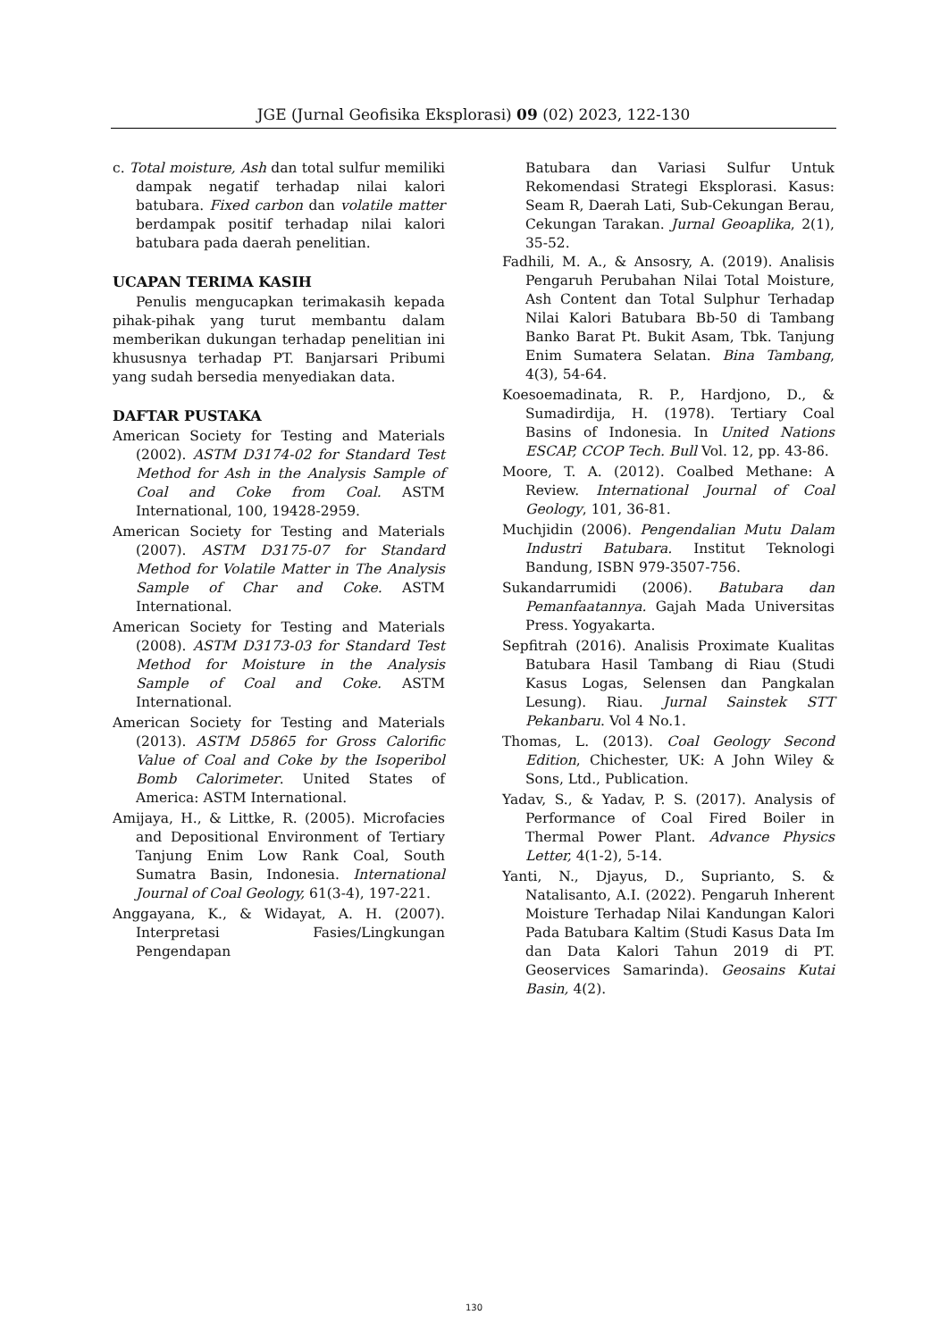JGE (Jurnal Geofisika Eksplorasi) 09 (02) 2023, 122-130
c. Total moisture, Ash dan total sulfur memiliki dampak negatif terhadap nilai kalori batubara. Fixed carbon dan volatile matter berdampak positif terhadap nilai kalori batubara pada daerah penelitian.
UCAPAN TERIMA KASIH
Penulis mengucapkan terimakasih kepada pihak-pihak yang turut membantu dalam memberikan dukungan terhadap penelitian ini khususnya terhadap PT. Banjarsari Pribumi yang sudah bersedia menyediakan data.
DAFTAR PUSTAKA
American Society for Testing and Materials (2002). ASTM D3174-02 for Standard Test Method for Ash in the Analysis Sample of Coal and Coke from Coal. ASTM International, 100, 19428-2959.
American Society for Testing and Materials (2007). ASTM D3175-07 for Standard Method for Volatile Matter in The Analysis Sample of Char and Coke. ASTM International.
American Society for Testing and Materials (2008). ASTM D3173-03 for Standard Test Method for Moisture in the Analysis Sample of Coal and Coke. ASTM International.
American Society for Testing and Materials (2013). ASTM D5865 for Gross Calorific Value of Coal and Coke by the Isoperibol Bomb Calorimeter. United States of America: ASTM International.
Amijaya, H., & Littke, R. (2005). Microfacies and Depositional Environment of Tertiary Tanjung Enim Low Rank Coal, South Sumatra Basin, Indonesia. International Journal of Coal Geology, 61(3-4), 197-221.
Anggayana, K., & Widayat, A. H. (2007). Interpretasi Fasies/Lingkungan Pengendapan
Batubara dan Variasi Sulfur Untuk Rekomendasi Strategi Eksplorasi. Kasus: Seam R, Daerah Lati, Sub-Cekungan Berau, Cekungan Tarakan. Jurnal Geoaplika, 2(1), 35-52.
Fadhili, M. A., & Ansosry, A. (2019). Analisis Pengaruh Perubahan Nilai Total Moisture, Ash Content dan Total Sulphur Terhadap Nilai Kalori Batubara Bb-50 di Tambang Banko Barat Pt. Bukit Asam, Tbk. Tanjung Enim Sumatera Selatan. Bina Tambang, 4(3), 54-64.
Koesoemadinata, R. P., Hardjono, D., & Sumadirdija, H. (1978). Tertiary Coal Basins of Indonesia. In United Nations ESCAP, CCOP Tech. Bull Vol. 12, pp. 43-86.
Moore, T. A. (2012). Coalbed Methane: A Review. International Journal of Coal Geology, 101, 36-81.
Muchjidin (2006). Pengendalian Mutu Dalam Industri Batubara. Institut Teknologi Bandung, ISBN 979-3507-756.
Sukandarrumidi (2006). Batubara dan Pemanfaatannya. Gajah Mada Universitas Press. Yogyakarta.
Sepfitrah (2016). Analisis Proximate Kualitas Batubara Hasil Tambang di Riau (Studi Kasus Logas, Selensen dan Pangkalan Lesung). Riau. Jurnal Sainstek STT Pekanbaru. Vol 4 No.1.
Thomas, L. (2013). Coal Geology Second Edition, Chichester, UK: A John Wiley & Sons, Ltd., Publication.
Yadav, S., & Yadav, P. S. (2017). Analysis of Performance of Coal Fired Boiler in Thermal Power Plant. Advance Physics Letter, 4(1-2), 5-14.
Yanti, N., Djayus, D., Suprianto, S. & Natalisanto, A.I. (2022). Pengaruh Inherent Moisture Terhadap Nilai Kandungan Kalori Pada Batubara Kaltim (Studi Kasus Data Im dan Data Kalori Tahun 2019 di PT. Geoservices Samarinda). Geosains Kutai Basin, 4(2).
130